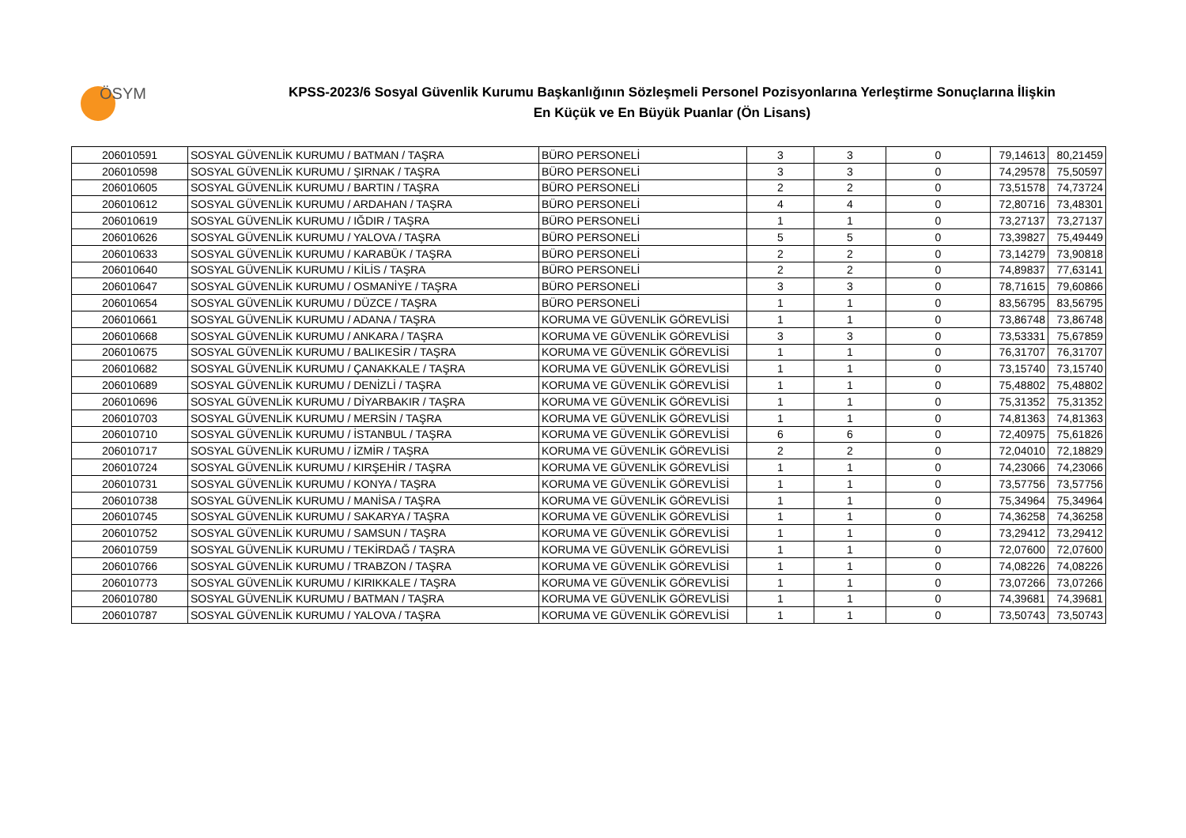ÖSYM
KPSS-2023/6 Sosyal Güvenlik Kurumu Başkanlığının Sözleşmeli Personel Pozisyonlarına Yerleştirme Sonuçlarına İlişkin
En Küçük ve En Büyük Puanlar (Ön Lisans)
| 206010591 | SOSYAL GÜVENLİK KURUMU / BATMAN / TAŞRA | BÜRO PERSONELİ | 3 | 3 | 0 | 79,14613 | 80,21459 |
| 206010598 | SOSYAL GÜVENLİK KURUMU / ŞIRNAK / TAŞRA | BÜRO PERSONELİ | 3 | 3 | 0 | 74,29578 | 75,50597 |
| 206010605 | SOSYAL GÜVENLİK KURUMU / BARTIN / TAŞRA | BÜRO PERSONELİ | 2 | 2 | 0 | 73,51578 | 74,73724 |
| 206010612 | SOSYAL GÜVENLİK KURUMU / ARDAHAN / TAŞRA | BÜRO PERSONELİ | 4 | 4 | 0 | 72,80716 | 73,48301 |
| 206010619 | SOSYAL GÜVENLİK KURUMU / IĞDIR / TAŞRA | BÜRO PERSONELİ | 1 | 1 | 0 | 73,27137 | 73,27137 |
| 206010626 | SOSYAL GÜVENLİK KURUMU / YALOVA / TAŞRA | BÜRO PERSONELİ | 5 | 5 | 0 | 73,39827 | 75,49449 |
| 206010633 | SOSYAL GÜVENLİK KURUMU / KARABÜK / TAŞRA | BÜRO PERSONELİ | 2 | 2 | 0 | 73,14279 | 73,90818 |
| 206010640 | SOSYAL GÜVENLİK KURUMU / KİLİS / TAŞRA | BÜRO PERSONELİ | 2 | 2 | 0 | 74,89837 | 77,63141 |
| 206010647 | SOSYAL GÜVENLİK KURUMU / OSMANİYE / TAŞRA | BÜRO PERSONELİ | 3 | 3 | 0 | 78,71615 | 79,60866 |
| 206010654 | SOSYAL GÜVENLİK KURUMU / DÜZCE / TAŞRA | BÜRO PERSONELİ | 1 | 1 | 0 | 83,56795 | 83,56795 |
| 206010661 | SOSYAL GÜVENLİK KURUMU / ADANA / TAŞRA | KORUMA VE GÜVENLİK GÖREVLİSİ | 1 | 1 | 0 | 73,86748 | 73,86748 |
| 206010668 | SOSYAL GÜVENLİK KURUMU / ANKARA / TAŞRA | KORUMA VE GÜVENLİK GÖREVLİSİ | 3 | 3 | 0 | 73,53331 | 75,67859 |
| 206010675 | SOSYAL GÜVENLİK KURUMU / BALIKESİR / TAŞRA | KORUMA VE GÜVENLİK GÖREVLİSİ | 1 | 1 | 0 | 76,31707 | 76,31707 |
| 206010682 | SOSYAL GÜVENLİK KURUMU / ÇANAKKALE / TAŞRA | KORUMA VE GÜVENLİK GÖREVLİSİ | 1 | 1 | 0 | 73,15740 | 73,15740 |
| 206010689 | SOSYAL GÜVENLİK KURUMU / DENİZLİ / TAŞRA | KORUMA VE GÜVENLİK GÖREVLİSİ | 1 | 1 | 0 | 75,48802 | 75,48802 |
| 206010696 | SOSYAL GÜVENLİK KURUMU / DİYARBAKIR / TAŞRA | KORUMA VE GÜVENLİK GÖREVLİSİ | 1 | 1 | 0 | 75,31352 | 75,31352 |
| 206010703 | SOSYAL GÜVENLİK KURUMU / MERSİN / TAŞRA | KORUMA VE GÜVENLİK GÖREVLİSİ | 1 | 1 | 0 | 74,81363 | 74,81363 |
| 206010710 | SOSYAL GÜVENLİK KURUMU / İSTANBUL / TAŞRA | KORUMA VE GÜVENLİK GÖREVLİSİ | 6 | 6 | 0 | 72,40975 | 75,61826 |
| 206010717 | SOSYAL GÜVENLİK KURUMU / İZMİR / TAŞRA | KORUMA VE GÜVENLİK GÖREVLİSİ | 2 | 2 | 0 | 72,04010 | 72,18829 |
| 206010724 | SOSYAL GÜVENLİK KURUMU / KIRŞEHİR / TAŞRA | KORUMA VE GÜVENLİK GÖREVLİSİ | 1 | 1 | 0 | 74,23066 | 74,23066 |
| 206010731 | SOSYAL GÜVENLİK KURUMU / KONYA / TAŞRA | KORUMA VE GÜVENLİK GÖREVLİSİ | 1 | 1 | 0 | 73,57756 | 73,57756 |
| 206010738 | SOSYAL GÜVENLİK KURUMU / MANİSA / TAŞRA | KORUMA VE GÜVENLİK GÖREVLİSİ | 1 | 1 | 0 | 75,34964 | 75,34964 |
| 206010745 | SOSYAL GÜVENLİK KURUMU / SAKARYA / TAŞRA | KORUMA VE GÜVENLİK GÖREVLİSİ | 1 | 1 | 0 | 74,36258 | 74,36258 |
| 206010752 | SOSYAL GÜVENLİK KURUMU / SAMSUN / TAŞRA | KORUMA VE GÜVENLİK GÖREVLİSİ | 1 | 1 | 0 | 73,29412 | 73,29412 |
| 206010759 | SOSYAL GÜVENLİK KURUMU / TEKİRDAĞ / TAŞRA | KORUMA VE GÜVENLİK GÖREVLİSİ | 1 | 1 | 0 | 72,07600 | 72,07600 |
| 206010766 | SOSYAL GÜVENLİK KURUMU / TRABZON / TAŞRA | KORUMA VE GÜVENLİK GÖREVLİSİ | 1 | 1 | 0 | 74,08226 | 74,08226 |
| 206010773 | SOSYAL GÜVENLİK KURUMU / KIRIKKALE / TAŞRA | KORUMA VE GÜVENLİK GÖREVLİSİ | 1 | 1 | 0 | 73,07266 | 73,07266 |
| 206010780 | SOSYAL GÜVENLİK KURUMU / BATMAN / TAŞRA | KORUMA VE GÜVENLİK GÖREVLİSİ | 1 | 1 | 0 | 74,39681 | 74,39681 |
| 206010787 | SOSYAL GÜVENLİK KURUMU / YALOVA / TAŞRA | KORUMA VE GÜVENLİK GÖREVLİSİ | 1 | 1 | 0 | 73,50743 | 73,50743 |